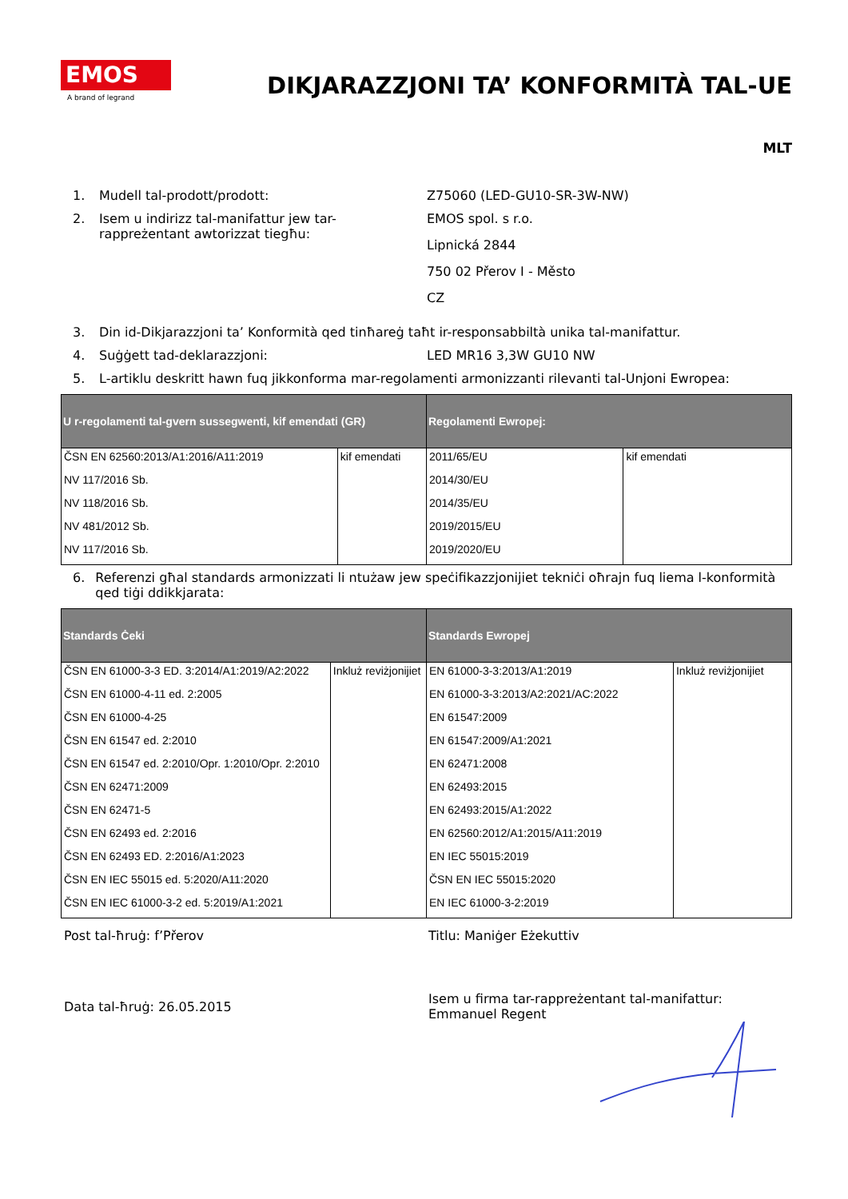EMOS
A brand of legrand
DIKJARAZZJONI TA’ KONFORMITÀ TAL-UE
MLT
1. Mudell tal-prodott/prodott: Z75060 (LED-GU10-SR-3W-NW)
2. Isem u indirizz tal-manifattur jew tar-rappreżentant awtorizzat tiegħu:
EMOS spol. s r.o.
Lipnická 2844
750 02 Přerov I - Město
CZ
3. Din id-Dikjarazzjoni ta’ Konformità qed tinħareġ taħt ir-responsabbiltà unika tal-manifattur.
4. Suġġett tad-deklarazzjoni: LED MR16 3,3W GU10 NW
5. L-artiklu deskritt hawn fuq jikkonforma mar-regolamenti armonizzanti rilevanti tal-Unjoni Ewropea:
| U r-regolamenti tal-gvern sussegwenti, kif emendati (GR) | | Regolamenti Ewropej: | |
| --- | --- | --- | --- |
| ČSN EN 62560:2013/A1:2016/A11:2019 | kif emendati | 2011/65/EU | kif emendati |
| NV 117/2016 Sb. | | 2014/30/EU | |
| NV 118/2016 Sb. | | 2014/35/EU | |
| NV 481/2012 Sb. | | 2019/2015/EU | |
| NV 117/2016 Sb. | | 2019/2020/EU | |
6. Referenzi għal standards armonizzati li ntużaw jew speċifikazzjonijiet tekniċi oħrajn fuq liema l-konformità qed tiġi ddikkjarata:
| Standards Ċeki | | Standards Ewropej | |
| --- | --- | --- | --- |
| ČSN EN 61000-3-3 ED. 3:2014/A1:2019/A2:2022 | Inkluż reviżjonijiet | EN 61000-3-3:2013/A1:2019 | Inkluż reviżjonijiet |
| ČSN EN 61000-4-11 ed. 2:2005 | | EN 61000-3-3:2013/A2:2021/AC:2022 | |
| ČSN EN 61000-4-25 | | EN 61547:2009 | |
| ČSN EN 61547 ed. 2:2010 | | EN 61547:2009/A1:2021 | |
| ČSN EN 61547 ed. 2:2010/Opr. 1:2010/Opr. 2:2010 | | EN 62471:2008 | |
| ČSN EN 62471:2009 | | EN 62493:2015 | |
| ČSN EN 62471-5 | | EN 62493:2015/A1:2022 | |
| ČSN EN 62493 ed. 2:2016 | | EN 62560:2012/A1:2015/A11:2019 | |
| ČSN EN 62493 ED. 2:2016/A1:2023 | | EN IEC 55015:2019 | |
| ČSN EN IEC 55015 ed. 5:2020/A11:2020 | | ČSN EN IEC 55015:2020 | |
| ČSN EN IEC 61000-3-2 ed. 5:2019/A1:2021 | | EN IEC 61000-3-2:2019 | |
Post tal-ħruġ: f’Přerov Titlu: Maniġer Eżekuttiv
Data tal-ħruġ: 26.05.2015
Isem u firma tar-rappreżentant tal-manifattur: Emmanuel Regent